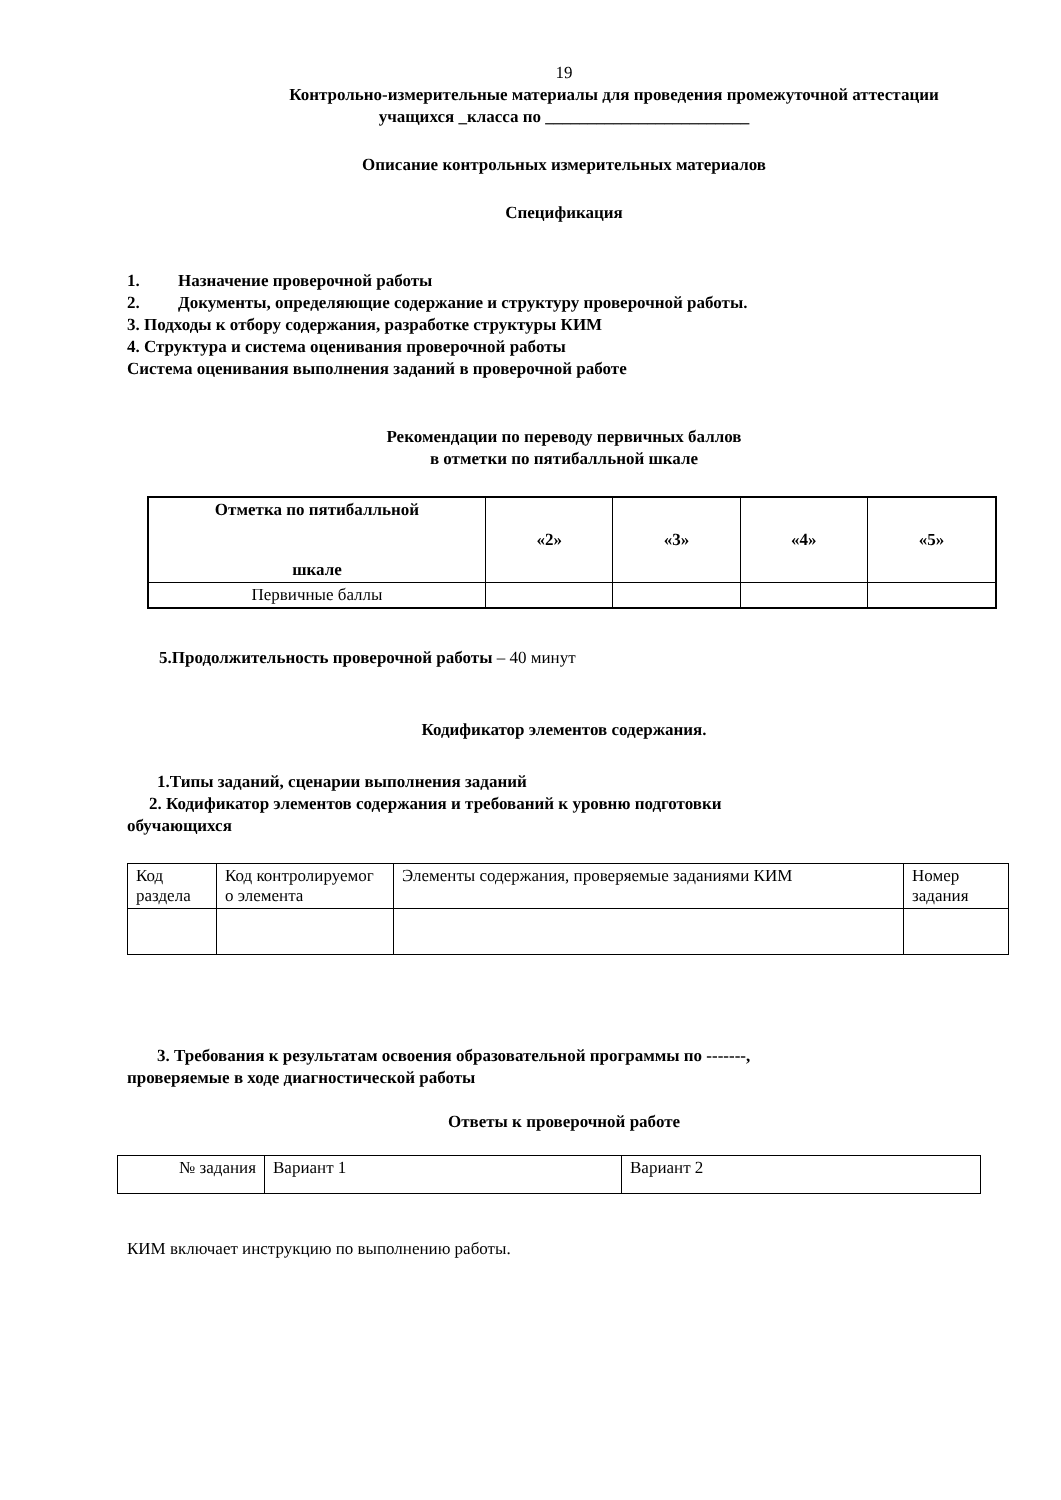19
Контрольно-измерительные материалы для проведения промежуточной аттестации
учащихся _класса по ________________________
Описание контрольных измерительных материалов
Спецификация
1. Назначение проверочной работы
2. Документы, определяющие содержание и структуру проверочной работы.
3. Подходы к отбору содержания, разработке структуры КИМ
4. Структура и система оценивания проверочной работы
Система оценивания выполнения заданий в проверочной работе
Рекомендации по переводу первичных баллов
в отметки по пятибалльной шкале
| Отметка по пятибалльной шкале | «2» | «3» | «4» | «5» |
| Первичные баллы | | | | |
5.Продолжительность проверочной работы – 40 минут
Кодификатор элементов содержания.
1.Типы заданий, сценарии выполнения заданий
2. Кодификатор элементов содержания и требований к уровню подготовки
обучающихся
| Код раздела | Код контролируемог о элемента | Элементы содержания, проверяемые заданиями КИМ | Номер задания |
3. Требования к результатам освоения образовательной программы по -------,
проверяемые в ходе диагностической работы
Ответы к проверочной работе
| № задания | Вариант 1 | Вариант 2 |
КИМ включает инструкцию по выполнению работы.